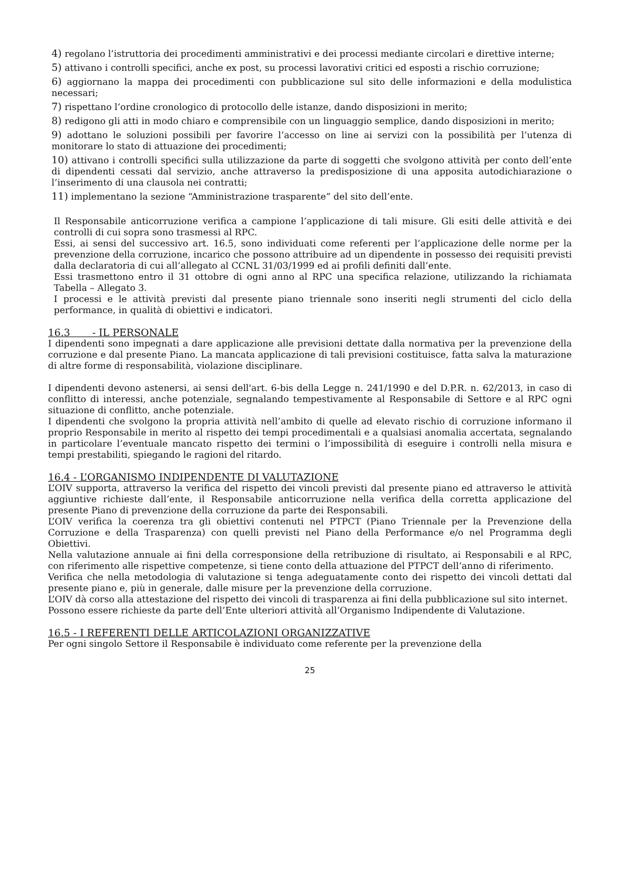4) regolano l’istruttoria dei procedimenti amministrativi e dei processi mediante circolari e direttive interne;
5) attivano i controlli specifici, anche ex post, su processi lavorativi critici ed esposti a rischio corruzione;
6) aggiornano la mappa dei procedimenti con pubblicazione sul sito delle informazioni e della modulistica necessari;
7) rispettano l’ordine cronologico di protocollo delle istanze, dando disposizioni in merito;
8) redigono gli atti in modo chiaro e comprensibile con un linguaggio semplice, dando disposizioni in merito;
9) adottano le soluzioni possibili per favorire l’accesso on line ai servizi con la possibilità per l’utenza di monitorare lo stato di attuazione dei procedimenti;
10) attivano i controlli specifici sulla utilizzazione da parte di soggetti che svolgono attività per conto dell’ente di dipendenti cessati dal servizio, anche attraverso la predisposizione di una apposita autodichiarazione o l’inserimento di una clausola nei contratti;
11) implementano la sezione “Amministrazione trasparente” del sito dell’ente.
Il Responsabile anticorruzione verifica a campione l’applicazione di tali misure. Gli esiti delle attività e dei controlli di cui sopra sono trasmessi al RPC.
Essi, ai sensi del successivo art. 16.5, sono individuati come referenti per l’applicazione delle norme per la prevenzione della corruzione, incarico che possono attribuire ad un dipendente in possesso dei requisiti previsti dalla declaratoria di cui all’allegato al CCNL 31/03/1999 ed ai profili definiti dall’ente.
Essi trasmettono entro il 31 ottobre di ogni anno al RPC una specifica relazione, utilizzando la richiamata Tabella – Allegato 3.
I processi e le attività previsti dal presente piano triennale sono inseriti negli strumenti del ciclo della performance, in qualità di obiettivi e indicatori.
16.3 - IL PERSONALE
I dipendenti sono impegnati a dare applicazione alle previsioni dettate dalla normativa per la prevenzione della corruzione e dal presente Piano. La mancata applicazione di tali previsioni costituisce, fatta salva la maturazione di altre forme di responsabilità, violazione disciplinare.
I dipendenti devono astenersi, ai sensi dell'art. 6-bis della Legge n. 241/1990 e del D.P.R. n. 62/2013, in caso di conflitto di interessi, anche potenziale, segnalando tempestivamente al Responsabile di Settore e al RPC ogni situazione di conflitto, anche potenziale.
I dipendenti che svolgono la propria attività nell’ambito di quelle ad elevato rischio di corruzione informano il proprio Responsabile in merito al rispetto dei tempi procedimentali e a qualsiasi anomalia accertata, segnalando in particolare l’eventuale mancato rispetto dei termini o l’impossibilità di eseguire i controlli nella misura e tempi prestabiliti, spiegando le ragioni del ritardo.
16.4 - L’ORGANISMO INDIPENDENTE DI VALUTAZIONE
L’OIV supporta, attraverso la verifica del rispetto dei vincoli previsti dal presente piano ed attraverso le attività aggiuntive richieste dall’ente, il Responsabile anticorruzione nella verifica della corretta applicazione del presente Piano di prevenzione della corruzione da parte dei Responsabili.
L’OIV verifica la coerenza tra gli obiettivi contenuti nel PTPCT (Piano Triennale per la Prevenzione della Corruzione e della Trasparenza) con quelli previsti nel Piano della Performance e/o nel Programma degli Obiettivi.
Nella valutazione annuale ai fini della corresponsione della retribuzione di risultato, ai Responsabili e al RPC, con riferimento alle rispettive competenze, si tiene conto della attuazione del PTPCT dell’anno di riferimento.
Verifica che nella metodologia di valutazione si tenga adeguatamente conto dei rispetto dei vincoli dettati dal presente piano e, più in generale, dalle misure per la prevenzione della corruzione.
L’OIV dà corso alla attestazione del rispetto dei vincoli di trasparenza ai fini della pubblicazione sul sito internet.
Possono essere richieste da parte dell’Ente ulteriori attività all’Organismo Indipendente di Valutazione.
16.5 - I REFERENTI DELLE ARTICOLAZIONI ORGANIZZATIVE
Per ogni singolo Settore il Responsabile è individuato come referente per la prevenzione della
25